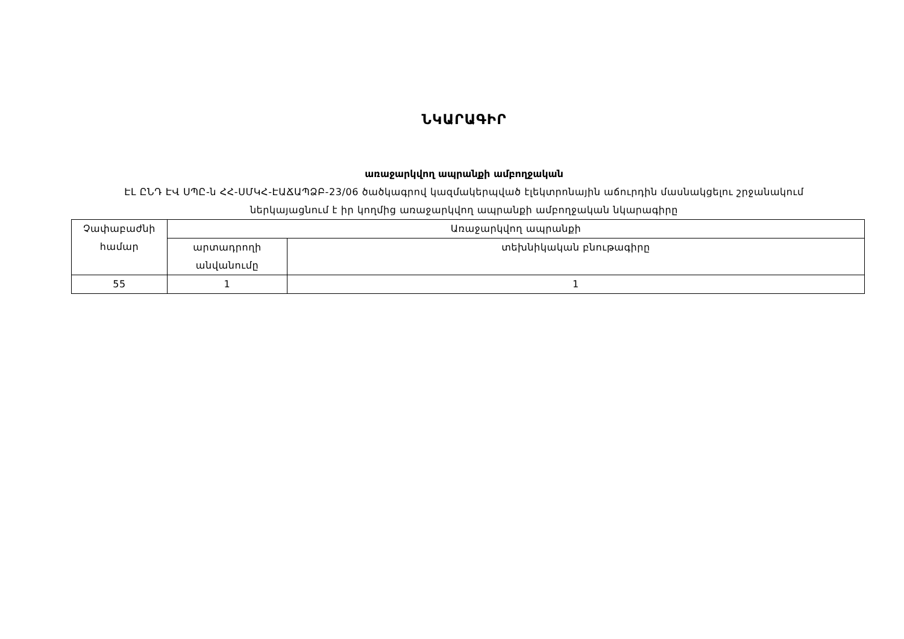ՆԿԱՐԱԳԻՐ
առաջարկվող ապրանքի ամբողջական
ԷԼ ԸՆԴ ԷՎ ՍՊԸ-ն ՀՀ-ՍՄԿՀ-ԷԱՃԱՊՁԲ-23/06 ծածկագրով կազմակերպված էլեկտրոնային աճուրդին մասնակցելու շրջանակում
ներկայացնում է իր կողմից առաջարկվող ապրանքի ամբողջական նկարագիրը
| Չափաբաժնի համար | Առաջարկվող ապրանքի | |
| --- | --- | --- |
| | արտադրողի անվանումը | տեխնիկական բնութագիրը |
| 55 | 1 | 1 |